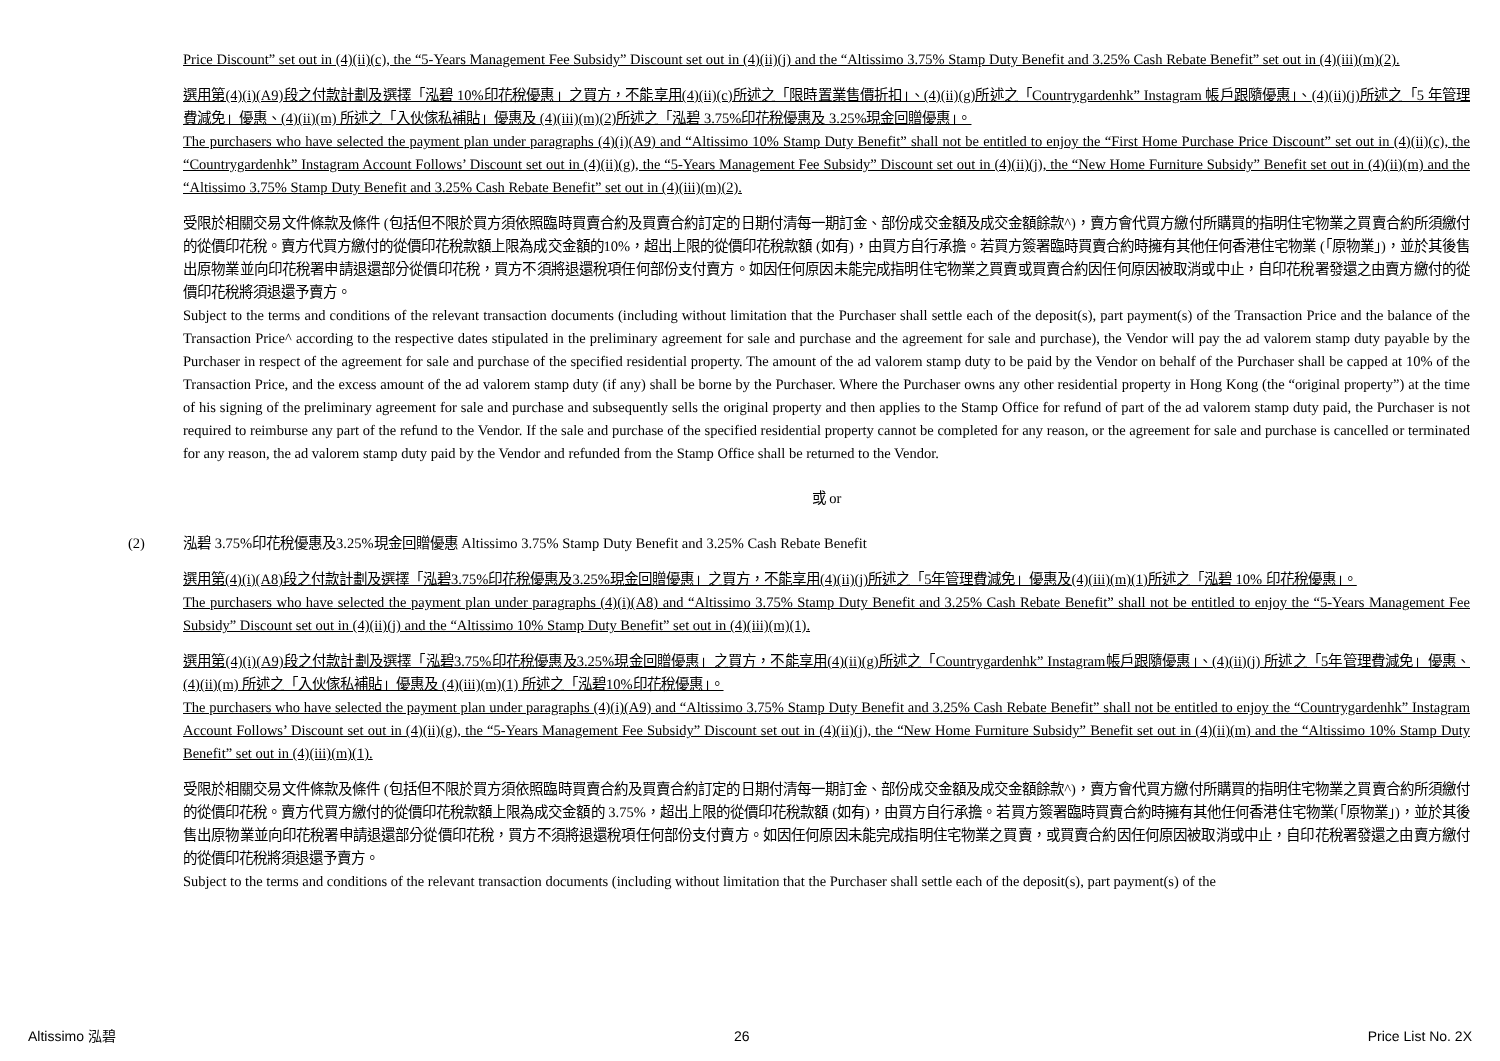Price Discount” set out in (4)(ii)(c), the “5-Years Management Fee Subsidy” Discount set out in (4)(ii)(j) and the “Altissimo 3.75% Stamp Duty Benefit and 3.25% Cash Rebate Benefit” set out in (4)(iii)(m)(2).
選用第(4)(i)(A9)段之付款計劃及選擇「泓碧 10%印花稅優惠」之買方，不能享用(4)(ii)(c)所述之「限時置業售價折扣」、(4)(ii)(g)所述之「Countrygardenhk” Instagram 帳戶跟隨優惠」、(4)(ii)(j)所述之「5 年管理費減免」優惠、(4)(ii)(m) 所述之「入伙傢私補貼」優惠及 (4)(iii)(m)(2)所述之「泓碧 3.75%印花稅優惠及 3.25%現金回贈優惠」。
The purchasers who have selected the payment plan under paragraphs (4)(i)(A9) and “Altissimo 10% Stamp Duty Benefit” shall not be entitled to enjoy the “First Home Purchase Price Discount” set out in (4)(ii)(c), the “Countrygardenhk” Instagram Account Follows’ Discount set out in (4)(ii)(g), the “5-Years Management Fee Subsidy” Discount set out in (4)(ii)(j), the “New Home Furniture Subsidy” Benefit set out in (4)(ii)(m) and the “Altissimo 3.75% Stamp Duty Benefit and 3.25% Cash Rebate Benefit” set out in (4)(iii)(m)(2).
受限於相關交易文件條款及條件 (包括但不限於買方須依照臨時買賣合約及買賣合約訂定的日期付清每一期訂金、部份成交金額及成交金額餘款^)，賣方會代買方繳付所購買的指明住宅物業之買賣合約所須繳付的從價印花稅。賣方代買方繳付的從價印花稅款額上限為成交金額的10%，超出上限的從價印花稅款額 (如有)，由買方自行承擔。若買方簽署臨時買賣合約時擁有其他任何香港住宅物業 (「原物業」)，並於其後售出原物業並向印花稅署申請退還部分從價印花稅，買方不須將退還稅項任何部份支付賣方。如因任何原因未能完成指明住宅物業之買賣或買賣合約因任何原因被取消或中止，自印花稅署發還之由賣方繳付的從價印花稅將須退還予賣方。
Subject to the terms and conditions of the relevant transaction documents (including without limitation that the Purchaser shall settle each of the deposit(s), part payment(s) of the Transaction Price and the balance of the Transaction Price^ according to the respective dates stipulated in the preliminary agreement for sale and purchase and the agreement for sale and purchase), the Vendor will pay the ad valorem stamp duty payable by the Purchaser in respect of the agreement for sale and purchase of the specified residential property. The amount of the ad valorem stamp duty to be paid by the Vendor on behalf of the Purchaser shall be capped at 10% of the Transaction Price, and the excess amount of the ad valorem stamp duty (if any) shall be borne by the Purchaser. Where the Purchaser owns any other residential property in Hong Kong (the “original property”) at the time of his signing of the preliminary agreement for sale and purchase and subsequently sells the original property and then applies to the Stamp Office for refund of part of the ad valorem stamp duty paid, the Purchaser is not required to reimburse any part of the refund to the Vendor. If the sale and purchase of the specified residential property cannot be completed for any reason, or the agreement for sale and purchase is cancelled or terminated for any reason, the ad valorem stamp duty paid by the Vendor and refunded from the Stamp Office shall be returned to the Vendor.
或 or
(2) 泓碧 3.75%印花稅優惠及3.25%現金回贈優惠 Altissimo 3.75% Stamp Duty Benefit and 3.25% Cash Rebate Benefit
選用第(4)(i)(A8)段之付款計劃及選擇「泓碧3.75%印花稅優惠及3.25%現金回贈優惠」之買方，不能享用(4)(ii)(j)所述之「5年管理費減免」優惠及(4)(iii)(m)(1)所述之「泓碧 10% 印花稅優惠」。
The purchasers who have selected the payment plan under paragraphs (4)(i)(A8) and “Altissimo 3.75% Stamp Duty Benefit and 3.25% Cash Rebate Benefit” shall not be entitled to enjoy the “5-Years Management Fee Subsidy” Discount set out in (4)(ii)(j) and the “Altissimo 10% Stamp Duty Benefit” set out in (4)(iii)(m)(1).
選用第(4)(i)(A9)段之付款計劃及選擇「泓碧3.75%印花稅優惠及3.25%現金回贈優惠」之買方，不能享用(4)(ii)(g)所述之「Countrygardenhk” Instagram帳戶跟隨優惠」、(4)(ii)(j) 所述之「5年管理費減免」優惠、(4)(ii)(m) 所述之「入伙傢私補貼」優惠及 (4)(iii)(m)(1) 所述之「泓碧10%印花稅優惠」。
The purchasers who have selected the payment plan under paragraphs (4)(i)(A9) and “Altissimo 3.75% Stamp Duty Benefit and 3.25% Cash Rebate Benefit” shall not be entitled to enjoy the “Countrygardenhk” Instagram Account Follows’ Discount set out in (4)(ii)(g), the “5-Years Management Fee Subsidy” Discount set out in (4)(ii)(j), the “New Home Furniture Subsidy” Benefit set out in (4)(ii)(m) and the “Altissimo 10% Stamp Duty Benefit” set out in (4)(iii)(m)(1).
受限於相關交易文件條款及條件 (包括但不限於買方須依照臨時買賣合約及買賣合約訂定的日期付清每一期訂金、部份成交金額及成交金額餘款^)，賣方會代買方繳付所購買的指明住宅物業之買賣合約所須繳付的從價印花稅。賣方代買方繳付的從價印花稅款額上限為成交金額的 3.75%，超出上限的從價印花稅款額 (如有)，由買方自行承擔。若買方簽署臨時買賣合約時擁有其他任何香港住宅物業(「原物業」)，並於其後售出原物業並向印花稅署申請退還部分從價印花稅，買方不須將退還稅項任何部份支付賣方。如因任何原因未能完成指明住宅物業之買賣，或買賣合約因任何原因被取消或中止，自印花稅署發還之由賣方繳付的從價印花稅將須退還予賣方。
Subject to the terms and conditions of the relevant transaction documents (including without limitation that the Purchaser shall settle each of the deposit(s), part payment(s) of the
Altissimo 泓碧 26 Price List No. 2X